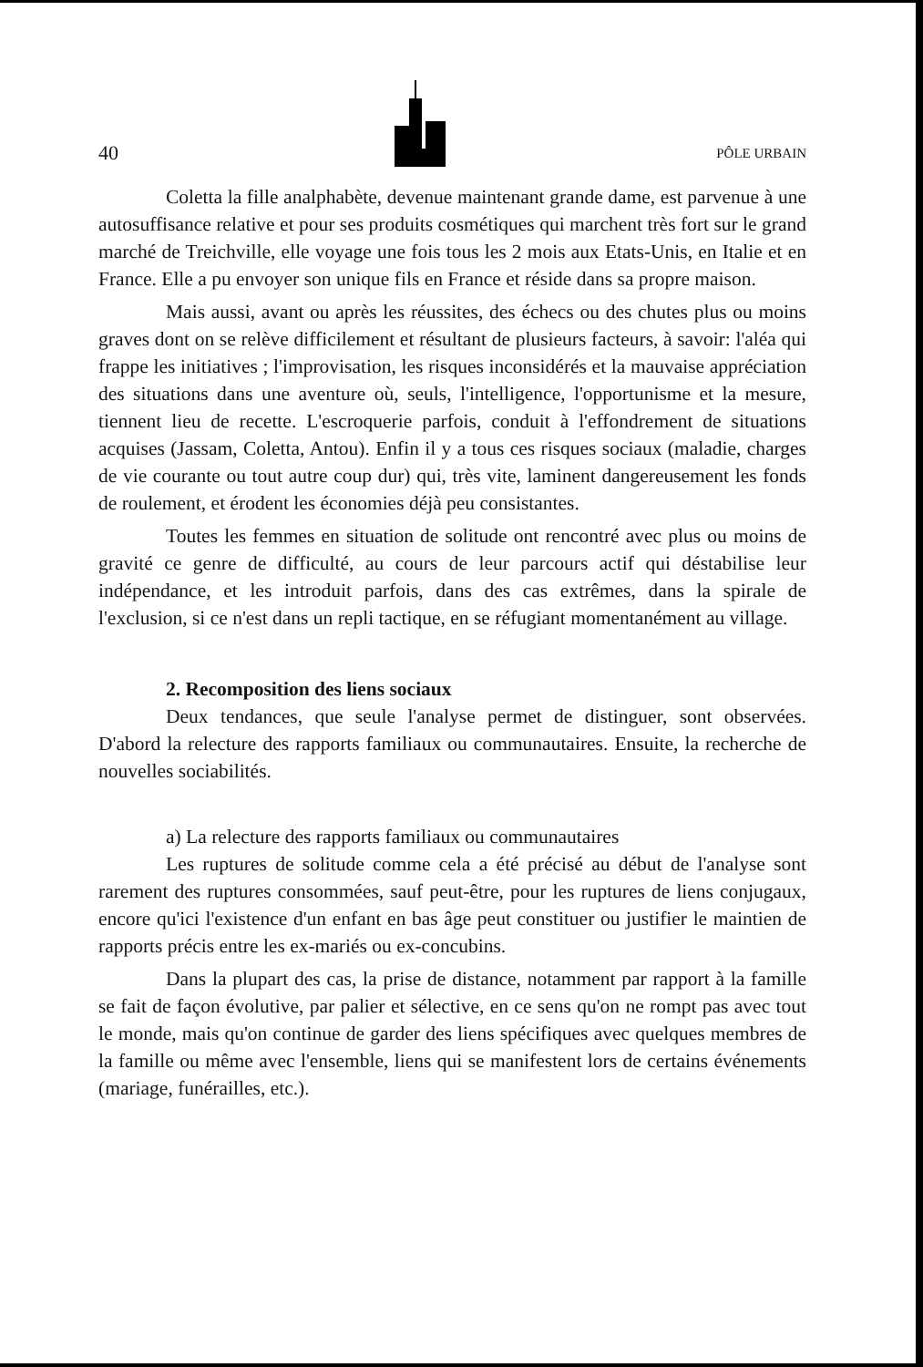40 PÔLE URBAIN
Coletta la fille analphabète, devenue maintenant grande dame, est parvenue à une autosuffisance relative et pour ses produits cosmétiques qui marchent très fort sur le grand marché de Treichville, elle voyage une fois tous les 2 mois aux Etats-Unis, en Italie et en France. Elle a pu envoyer son unique fils en France et réside dans sa propre maison.
Mais aussi, avant ou après les réussites, des échecs ou des chutes plus ou moins graves dont on se relève difficilement et résultant de plusieurs facteurs, à savoir: l'aléa qui frappe les initiatives ; l'improvisation, les risques inconsidérés et la mauvaise appréciation des situations dans une aventure où, seuls, l'intelligence, l'opportunisme et la mesure, tiennent lieu de recette. L'escroquerie parfois, conduit à l'effondrement de situations acquises (Jassam, Coletta, Antou). Enfin il y a tous ces risques sociaux (maladie, charges de vie courante ou tout autre coup dur) qui, très vite, laminent dangereusement les fonds de roulement, et érodent les économies déjà peu consistantes.
Toutes les femmes en situation de solitude ont rencontré avec plus ou moins de gravité ce genre de difficulté, au cours de leur parcours actif qui déstabilise leur indépendance, et les introduit parfois, dans des cas extrêmes, dans la spirale de l'exclusion, si ce n'est dans un repli tactique, en se réfugiant momentanément au village.
2. Recomposition des liens sociaux
Deux tendances, que seule l'analyse permet de distinguer, sont observées. D'abord la relecture des rapports familiaux ou communautaires. Ensuite, la recherche de nouvelles sociabilités.
a) La relecture des rapports familiaux ou communautaires
Les ruptures de solitude comme cela a été précisé au début de l'analyse sont rarement des ruptures consommées, sauf peut-être, pour les ruptures de liens conjugaux, encore qu'ici l'existence d'un enfant en bas âge peut constituer ou justifier le maintien de rapports précis entre les ex-mariés ou ex-concubins.
Dans la plupart des cas, la prise de distance, notamment par rapport à la famille se fait de façon évolutive, par palier et sélective, en ce sens qu'on ne rompt pas avec tout le monde, mais qu'on continue de garder des liens spécifiques avec quelques membres de la famille ou même avec l'ensemble, liens qui se manifestent lors de certains événements (mariage, funérailles, etc.).